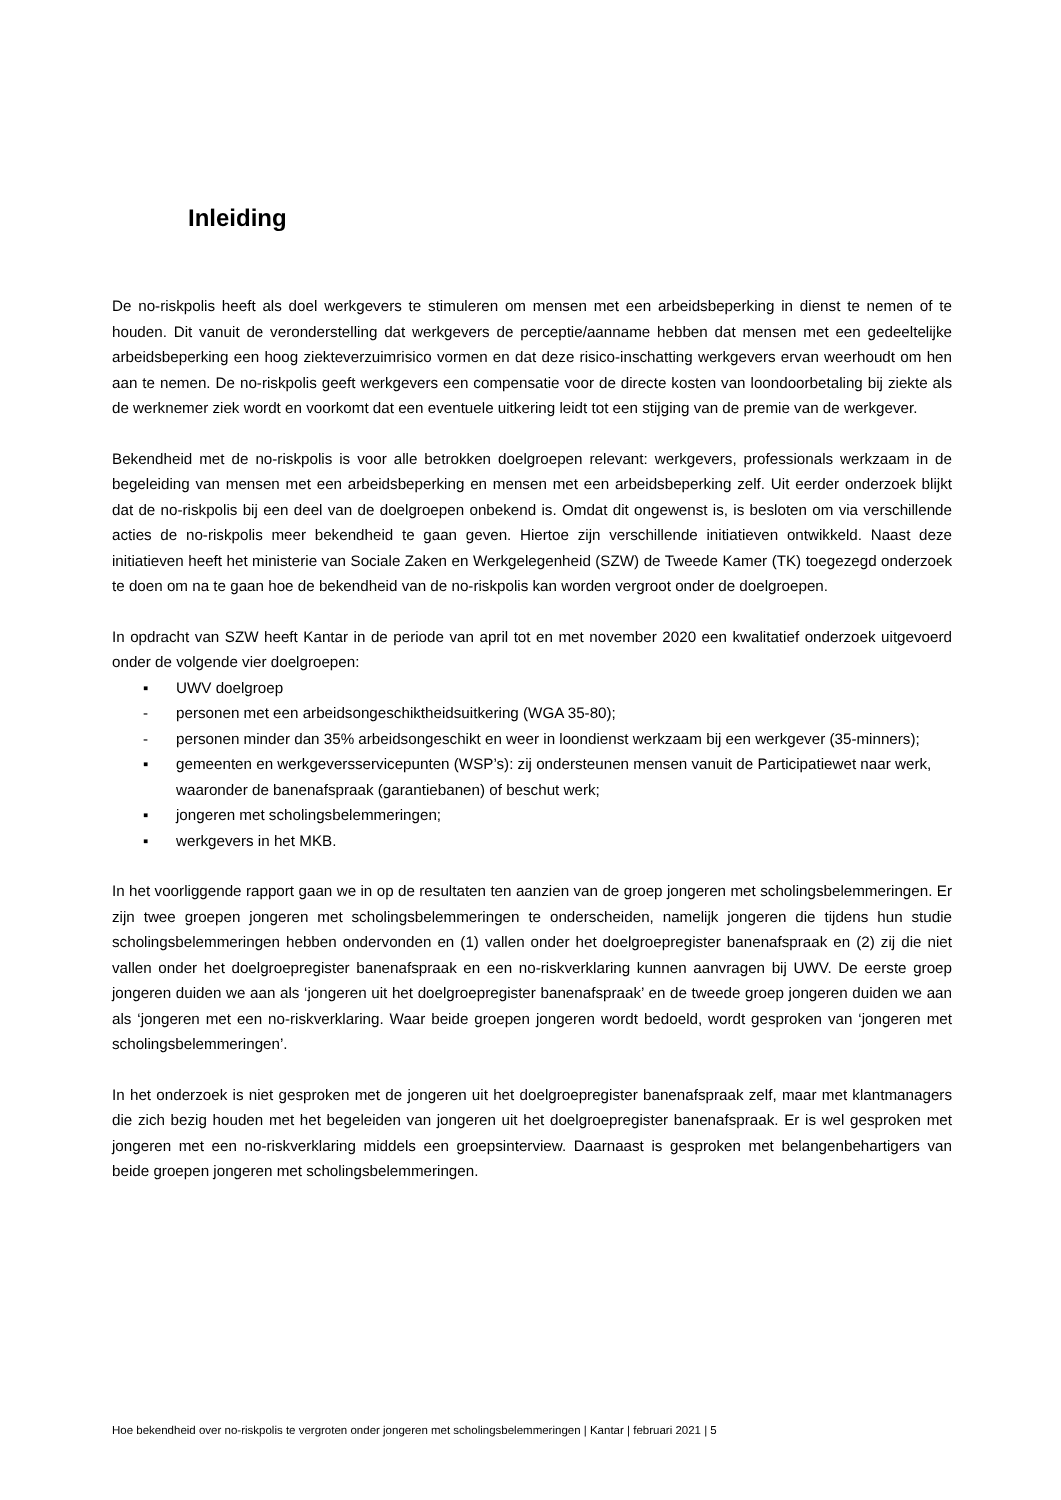Inleiding
De no-riskpolis heeft als doel werkgevers te stimuleren om mensen met een arbeidsbeperking in dienst te nemen of te houden. Dit vanuit de veronderstelling dat werkgevers de perceptie/aanname hebben dat mensen met een gedeeltelijke arbeidsbeperking een hoog ziekteverzuimrisico vormen en dat deze risico-inschatting werkgevers ervan weerhoudt om hen aan te nemen. De no-riskpolis geeft werkgevers een compensatie voor de directe kosten van loondoorbetaling bij ziekte als de werknemer ziek wordt en voorkomt dat een eventuele uitkering leidt tot een stijging van de premie van de werkgever.
Bekendheid met de no-riskpolis is voor alle betrokken doelgroepen relevant: werkgevers, professionals werkzaam in de begeleiding van mensen met een arbeidsbeperking en mensen met een arbeidsbeperking zelf. Uit eerder onderzoek blijkt dat de no-riskpolis bij een deel van de doelgroepen onbekend is. Omdat dit ongewenst is, is besloten om via verschillende acties de no-riskpolis meer bekendheid te gaan geven. Hiertoe zijn verschillende initiatieven ontwikkeld. Naast deze initiatieven heeft het ministerie van Sociale Zaken en Werkgelegenheid (SZW) de Tweede Kamer (TK) toegezegd onderzoek te doen om na te gaan hoe de bekendheid van de no-riskpolis kan worden vergroot onder de doelgroepen.
In opdracht van SZW heeft Kantar in de periode van april tot en met november 2020 een kwalitatief onderzoek uitgevoerd onder de volgende vier doelgroepen:
▪ UWV doelgroep
- personen met een arbeidsongeschiktheidsuitkering (WGA 35-80);
- personen minder dan 35% arbeidsongeschikt en weer in loondienst werkzaam bij een werkgever (35-minners);
▪ gemeenten en werkgeversservicepunten (WSP’s): zij ondersteunen mensen vanuit de Participatiewet naar werk, waaronder de banenafspraak (garantiebanen) of beschut werk;
▪ jongeren met scholingsbelemmeringen;
▪ werkgevers in het MKB.
In het voorliggende rapport gaan we in op de resultaten ten aanzien van de groep jongeren met scholingsbelemmeringen. Er zijn twee groepen jongeren met scholingsbelemmeringen te onderscheiden, namelijk jongeren die tijdens hun studie scholingsbelemmeringen hebben ondervonden en (1) vallen onder het doelgroepregister banenafspraak en (2) zij die niet vallen onder het doelgroepregister banenafspraak en een no-riskverklaring kunnen aanvragen bij UWV. De eerste groep jongeren duiden we aan als ‘jongeren uit het doelgroepregister banenafspraak’ en de tweede groep jongeren duiden we aan als ‘jongeren met een no-riskverklaring. Waar beide groepen jongeren wordt bedoeld, wordt gesproken van ‘jongeren met scholingsbelemmeringen’.
In het onderzoek is niet gesproken met de jongeren uit het doelgroepregister banenafspraak zelf, maar met klantmanagers die zich bezig houden met het begeleiden van jongeren uit het doelgroepregister banenafspraak. Er is wel gesproken met jongeren met een no-riskverklaring middels een groepsinterview. Daarnaast is gesproken met belangenbehartigers van beide groepen jongeren met scholingsbelemmeringen.
Hoe bekendheid over no-riskpolis te vergroten onder jongeren met scholingsbelemmeringen | Kantar | februari 2021 | 5